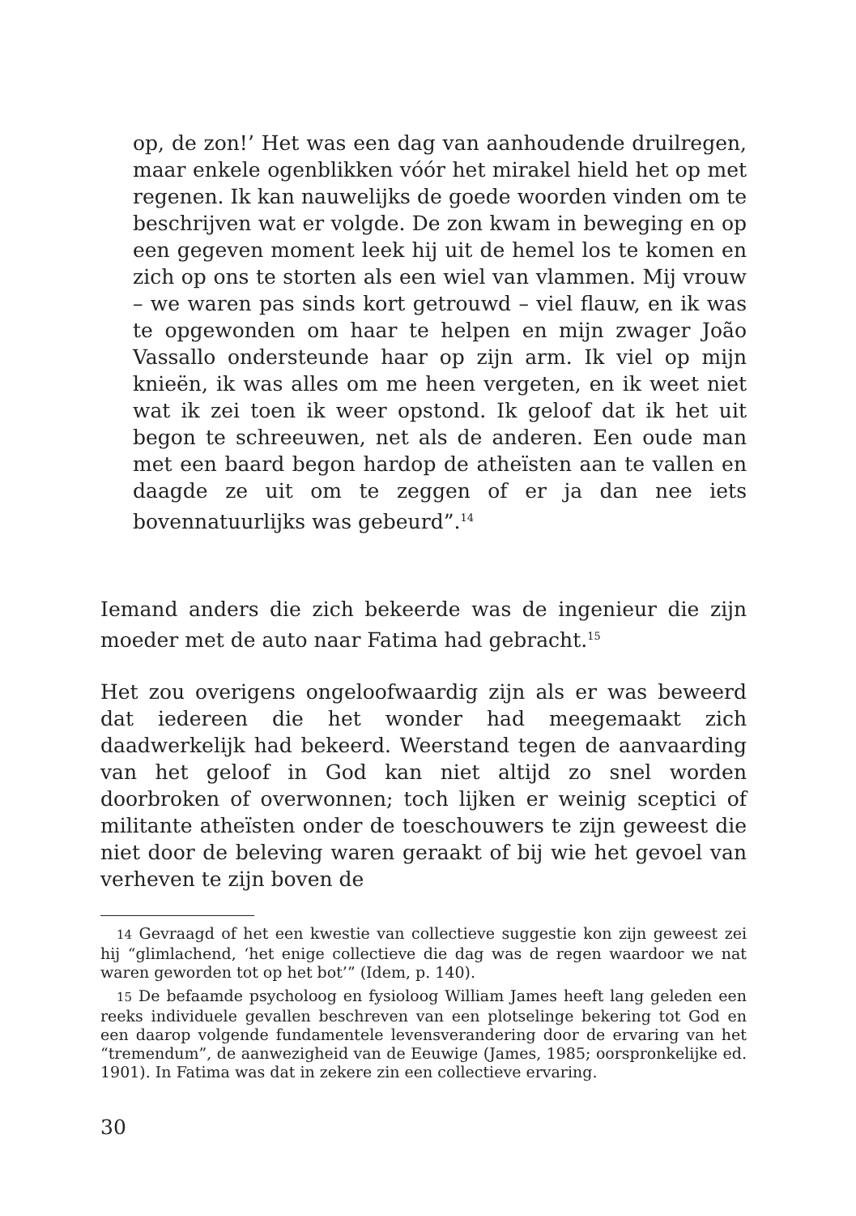op, de zon!’ Het was een dag van aanhoudende druilregen, maar enkele ogenblikken vóór het mirakel hield het op met regenen. Ik kan nauwelijks de goede woorden vinden om te beschrijven wat er volgde. De zon kwam in beweging en op een gegeven moment leek hij uit de hemel los te komen en zich op ons te storten als een wiel van vlammen. Mij vrouw – we waren pas sinds kort getrouwd – viel flauw, en ik was te opgewonden om haar te helpen en mijn zwager João Vassallo ondersteunde haar op zijn arm. Ik viel op mijn knieën, ik was alles om me heen vergeten, en ik weet niet wat ik zei toen ik weer opstond. Ik geloof dat ik het uit begon te schreeuwen, net als de anderen. Een oude man met een baard begon hardop de atheïsten aan te vallen en daagde ze uit om te zeggen of er ja dan nee iets bovennatuurlijks was gebeurd”.<sup>14</sup>
Iemand anders die zich bekeerde was de ingenieur die zijn moeder met de auto naar Fatima had gebracht.<sup>15</sup>
Het zou overigens ongeloofwaardig zijn als er was beweerd dat iedereen die het wonder had meegemaakt zich daadwerkelijk had bekeerd. Weerstand tegen de aanvaarding van het geloof in God kan niet altijd zo snel worden doorbroken of overwonnen; toch lijken er weinig sceptici of militante atheïsten onder de toeschouwers te zijn geweest die niet door de beleving waren geraakt of bij wie het gevoel van verheven te zijn boven de
14 Gevraagd of het een kwestie van collectieve suggestie kon zijn geweest zei hij “glimlachend, ‘het enige collectieve die dag was de regen waardoor we nat waren geworden tot op het bot’” (Idem, p. 140).
15 De befaamde psycholoog en fysioloog William James heeft lang geleden een reeks individuele gevallen beschreven van een plotselinge bekering tot God en een daarop volgende fundamentele levensverandering door de ervaring van het “tremendum”, de aanwezigheid van de Eeuwige (James, 1985; oorspronkelijke ed. 1901). In Fatima was dat in zekere zin een collectieve ervaring.
30